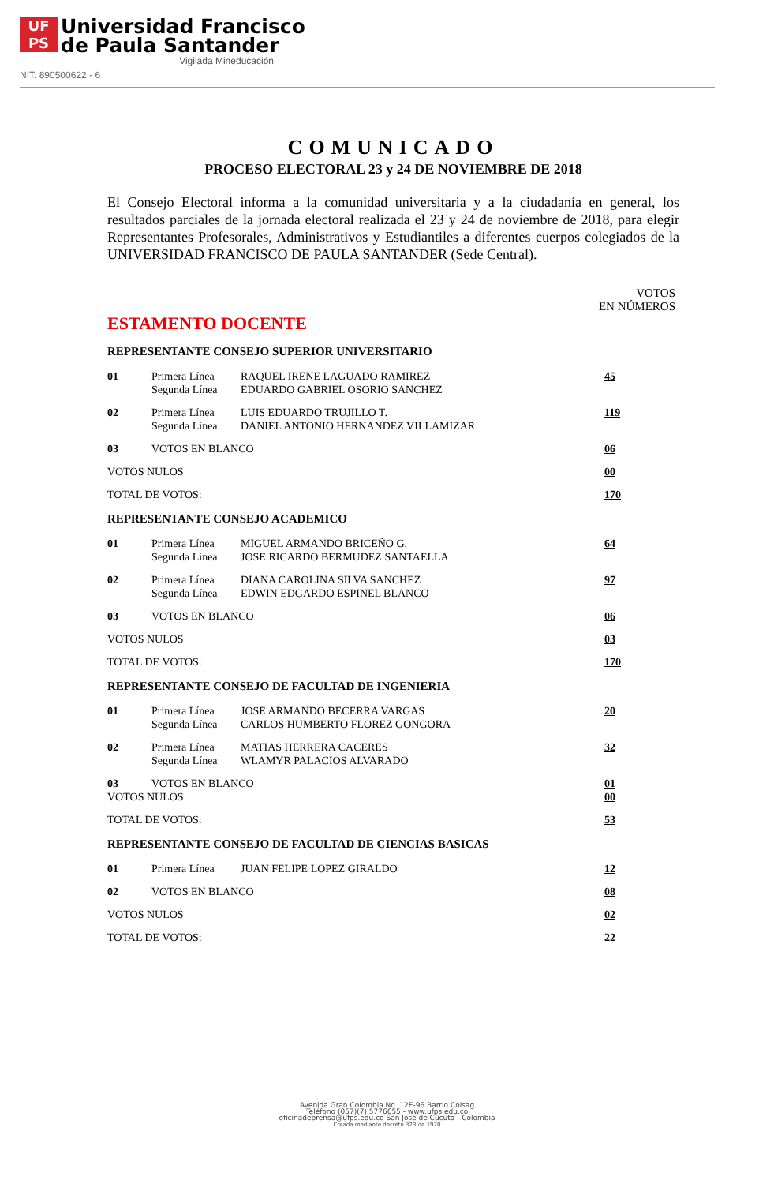UF
PS
Universidad Francisco
de Paula Santander
Vigilada Mineducación
NIT. 890500622 - 6
COMUNICADO
PROCESO ELECTORAL 23 y 24 DE NOVIEMBRE DE 2018
El Consejo Electoral informa a la comunidad universitaria y a la ciudadanía en general, los resultados parciales de la jornada electoral realizada el 23 y 24 de noviembre de 2018, para elegir Representantes Profesorales, Administrativos y Estudiantiles a diferentes cuerpos colegiados de la UNIVERSIDAD FRANCISCO DE PAULA SANTANDER (Sede Central).
VOTOS
EN NÚMEROS
ESTAMENTO DOCENTE
REPRESENTANTE CONSEJO SUPERIOR UNIVERSITARIO
| 01 | Primera Línea Segunda Línea | RAQUEL IRENE LAGUADO RAMIREZ EDUARDO GABRIEL OSORIO SANCHEZ | 45 |
| 02 | Primera Línea Segunda Línea | LUIS EDUARDO TRUJILLO T. DANIEL ANTONIO HERNANDEZ VILLAMIZAR | 119 |
| 03 | VOTOS EN BLANCO | | 06 |
| VOTOS NULOS | | | 00 |
| TOTAL DE VOTOS: | | | 170 |
REPRESENTANTE CONSEJO ACADEMICO
| 01 | Primera Línea Segunda Línea | MIGUEL ARMANDO BRICEÑO G. JOSE RICARDO BERMUDEZ SANTAELLA | 64 |
| 02 | Primera Línea Segunda Línea | DIANA CAROLINA SILVA SANCHEZ EDWIN EDGARDO ESPINEL BLANCO | 97 |
| 03 | VOTOS EN BLANCO | | 06 |
| VOTOS NULOS | | | 03 |
| TOTAL DE VOTOS: | | | 170 |
REPRESENTANTE CONSEJO DE FACULTAD DE INGENIERIA
| 01 | Primera Línea Segunda Línea | JOSE ARMANDO BECERRA VARGAS CARLOS HUMBERTO FLOREZ GONGORA | 20 |
| 02 | Primera Línea Segunda Línea | MATIAS HERRERA CACERES WLAMYR PALACIOS ALVARADO | 32 |
| 03 | VOTOS EN BLANCO | | 01 |
| VOTOS NULOS | | | 00 |
| TOTAL DE VOTOS: | | | 53 |
REPRESENTANTE CONSEJO DE FACULTAD DE CIENCIAS BASICAS
| 01 | Primera Línea | JUAN FELIPE LOPEZ GIRALDO | 12 |
| 02 | VOTOS EN BLANCO | | 08 |
| VOTOS NULOS | | | 02 |
| TOTAL DE VOTOS: | | | 22 |
Avenida Gran Colombia No. 12E-96 Barrio Colsag
Teléfono (057)(7) 5776655 - www.ufps.edu.co
oficinadeprensa@ufps.edu.co San José de Cúcuta - Colombia
Creada mediante decreto 323 de 1970